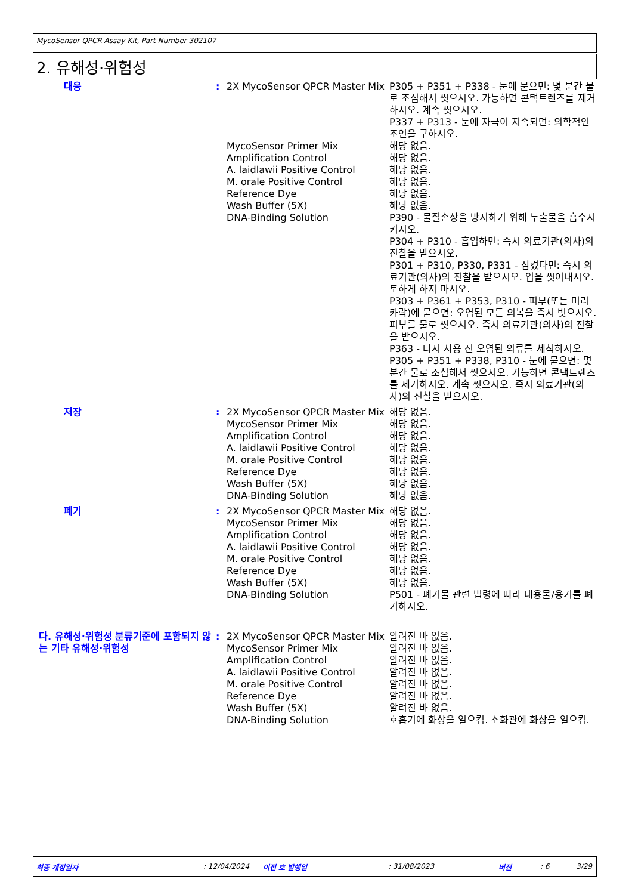MycoSensor QPCR Assay Kit, Part Number 302107
2. 유해성·위험성
| 대응 | : | 2X MycoSensor QPCR Master Mix | P305 + P351 + P338 - 눈에 묻으면: 몇 분간 물로 조심해서 씻으시오. 가능하면 콘택트렌즈를 제거하시오. 계속 씻으시오. P337 + P313 - 눈에 자극이 지속되면: 의학적인 조언을 구하시오. |
| | | MycoSensor Primer Mix | 해당 없음. |
| | | Amplification Control | 해당 없음. |
| | | A. laidlawii Positive Control | 해당 없음. |
| | | M. orale Positive Control | 해당 없음. |
| | | Reference Dye | 해당 없음. |
| | | Wash Buffer (5X) | 해당 없음. |
| | | DNA-Binding Solution | P390 - 물질손상을 방지하기 위해 누출물을 흡수시키시오. P304 + P310 - 흡입하면: 즉시 의료기관(의사)의 진찰을 받으시오. P301 + P310, P330, P331 - 삼켰다면: 즉시 의료기관(의사)의 진찰을 받으시오. 입을 씻어내시오. 토하게 하지 마시오. P303 + P361 + P353, P310 - 피부(또는 머리카락)에 묻으면: 오염된 모든 의복을 즉시 벗으시오. 피부를 물로 씻으시오. 즉시 의료기관(의사)의 진찰을 받으시오. P363 - 다시 사용 전 오염된 의류를 세척하시오. P305 + P351 + P338, P310 - 눈에 묻으면: 몇 분간 물로 조심해서 씻으시오. 가능하면 콘택트렌즈를 제거하시오. 계속 씻으시오. 즉시 의료기관(의사)의 진찰을 받으시오. |
| 저장 | : | 2X MycoSensor QPCR Master Mix | 해당 없음. |
| | | MycoSensor Primer Mix | 해당 없음. |
| | | Amplification Control | 해당 없음. |
| | | A. laidlawii Positive Control | 해당 없음. |
| | | M. orale Positive Control | 해당 없음. |
| | | Reference Dye | 해당 없음. |
| | | Wash Buffer (5X) | 해당 없음. |
| | | DNA-Binding Solution | 해당 없음. |
| 폐기 | : | 2X MycoSensor QPCR Master Mix | 해당 없음. |
| | | MycoSensor Primer Mix | 해당 없음. |
| | | Amplification Control | 해당 없음. |
| | | A. laidlawii Positive Control | 해당 없음. |
| | | M. orale Positive Control | 해당 없음. |
| | | Reference Dye | 해당 없음. |
| | | Wash Buffer (5X) | 해당 없음. |
| | | DNA-Binding Solution | P501 - 폐기물 관련 법령에 따라 내용물/용기를 폐기하시오. |
| 다. 유해성·위험성 분류기준에 포함되지 않는 기타 유해성·위험성 | : | 2X MycoSensor QPCR Master Mix | 알려진 바 없음. |
| | | MycoSensor Primer Mix | 알려진 바 없음. |
| | | Amplification Control | 알려진 바 없음. |
| | | A. laidlawii Positive Control | 알려진 바 없음. |
| | | M. orale Positive Control | 알려진 바 없음. |
| | | Reference Dye | 알려진 바 없음. |
| | | Wash Buffer (5X) | 알려진 바 없음. |
| | | DNA-Binding Solution | 호흡기에 화상을 일으킴. 소화관에 화상을 일으킴. |
최종 개정일자: 12/04/2024 이전 호 발행일: 31/08/2023 버전: 6 3/29